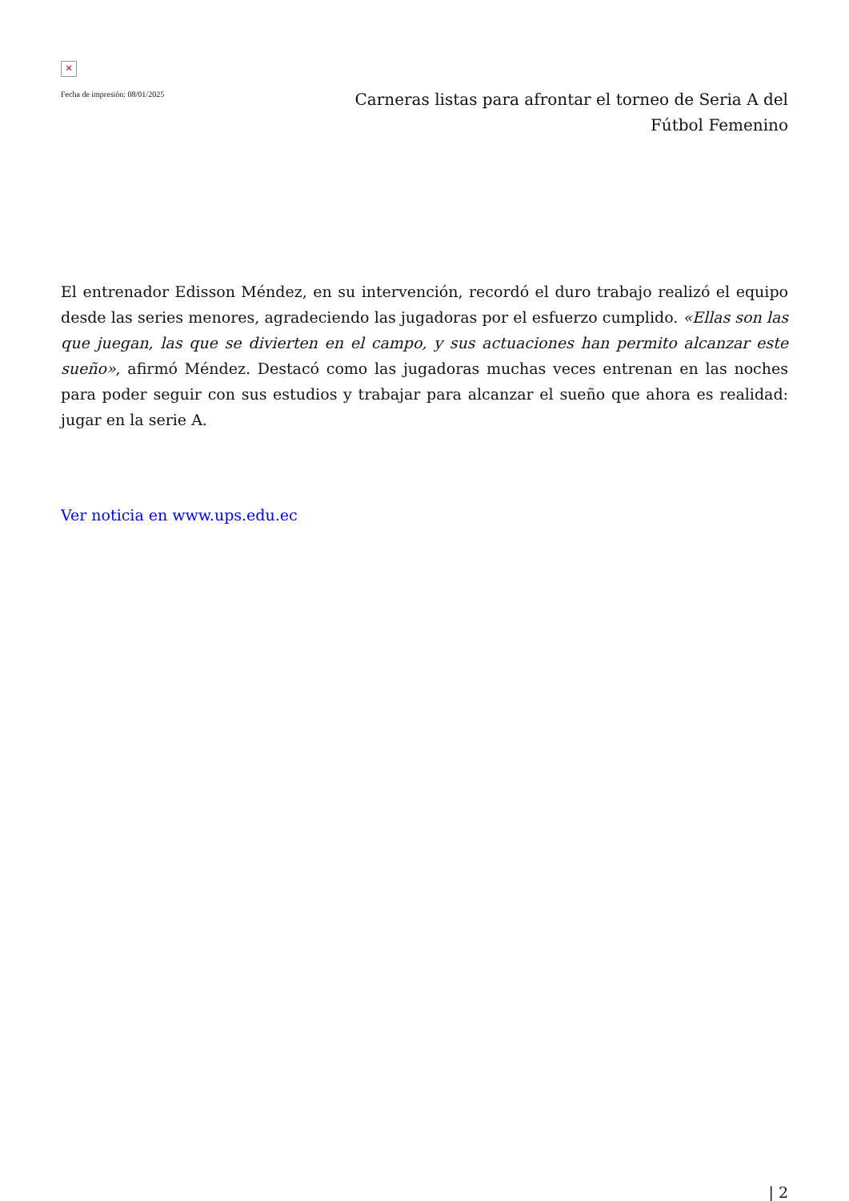✕
Fecha de impresión: 08/01/2025
Carneras listas para afrontar el torneo de Seria A del Fútbol Femenino
El entrenador Edisson Méndez, en su intervención, recordó el duro trabajo realizó el equipo desde las series menores, agradeciendo las jugadoras por el esfuerzo cumplido. «Ellas son las que juegan, las que se divierten en el campo, y sus actuaciones han permito alcanzar este sueño», afirmó Méndez. Destacó como las jugadoras muchas veces entrenan en las noches para poder seguir con sus estudios y trabajar para alcanzar el sueño que ahora es realidad: jugar en la serie A.
Ver noticia en www.ups.edu.ec
| 2